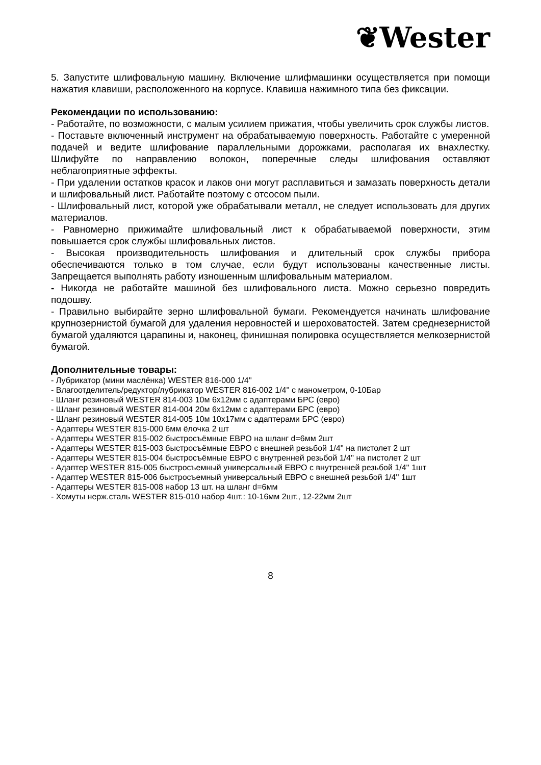❦Wester
5. Запустите шлифовальную машину. Включение шлифмашинки осуществляется при помощи нажатия клавиши, расположенного на корпусе. Клавиша нажимного типа без фиксации.
Рекомендации по использованию:
- Работайте, по возможности, с малым усилием прижатия, чтобы увеличить срок службы листов.
- Поставьте включенный инструмент на обрабатываемую поверхность. Работайте с умеренной подачей и ведите шлифование параллельными дорожками, располагая их внахлестку. Шлифуйте по направлению волокон, поперечные следы шлифования оставляют неблагоприятные эффекты.
- При удалении остатков красок и лаков они могут расплавиться и замазать поверхность детали и шлифовальный лист. Работайте поэтому с отсосом пыли.
- Шлифовальный лист, которой уже обрабатывали металл, не следует использовать для других материалов.
- Равномерно прижимайте шлифовальный лист к обрабатываемой поверхности, этим повышается срок службы шлифовальных листов.
- Высокая производительность шлифования и длительный срок службы прибора обеспечиваются только в том случае, если будут использованы качественные листы. Запрещается выполнять работу изношенным шлифовальным материалом.
- Никогда не работайте машиной без шлифовального листа. Можно серьезно повредить подошву.
- Правильно выбирайте зерно шлифовальной бумаги. Рекомендуется начинать шлифование крупнозернистой бумагой для удаления неровностей и шероховатостей. Затем среднезернистой бумагой удаляются царапины и, наконец, финишная полировка осуществляется мелкозернистой бумагой.
Дополнительные товары:
- Лубрикатор (мини маслёнка) WESTER 816-000 1/4''
- Влагоотделитель/редуктор/лубрикатор WESTER 816-002 1/4'' с манометром, 0-10Бар
- Шланг резиновый WESTER 814-003 10м 6х12мм с адаптерами БРС (евро)
- Шланг резиновый WESTER 814-004 20м 6х12мм с адаптерами БРС (евро)
- Шланг резиновый WESTER 814-005 10м 10х17мм с адаптерами БРС (евро)
- Адаптеры WESTER 815-000 6мм ёлочка 2 шт
- Адаптеры WESTER 815-002 быстросъёмные ЕВРО на шланг d=6мм 2шт
- Адаптеры WESTER 815-003 быстросъёмные ЕВРО с внешней резьбой 1/4'' на пистолет 2 шт
- Адаптеры WESTER 815-004 быстросъёмные ЕВРО с внутренней резьбой 1/4'' на пистолет 2 шт
- Адаптер WESTER 815-005 быстросъемный универсальный ЕВРО с внутренней резьбой 1/4'' 1шт
- Адаптер WESTER 815-006 быстросъемный универсальный ЕВРО с внешней резьбой 1/4'' 1шт
- Адаптеры WESTER 815-008 набор 13 шт. на шланг d=6мм
- Хомуты нерж.сталь WESTER 815-010 набор 4шт.: 10-16мм 2шт., 12-22мм 2шт
8